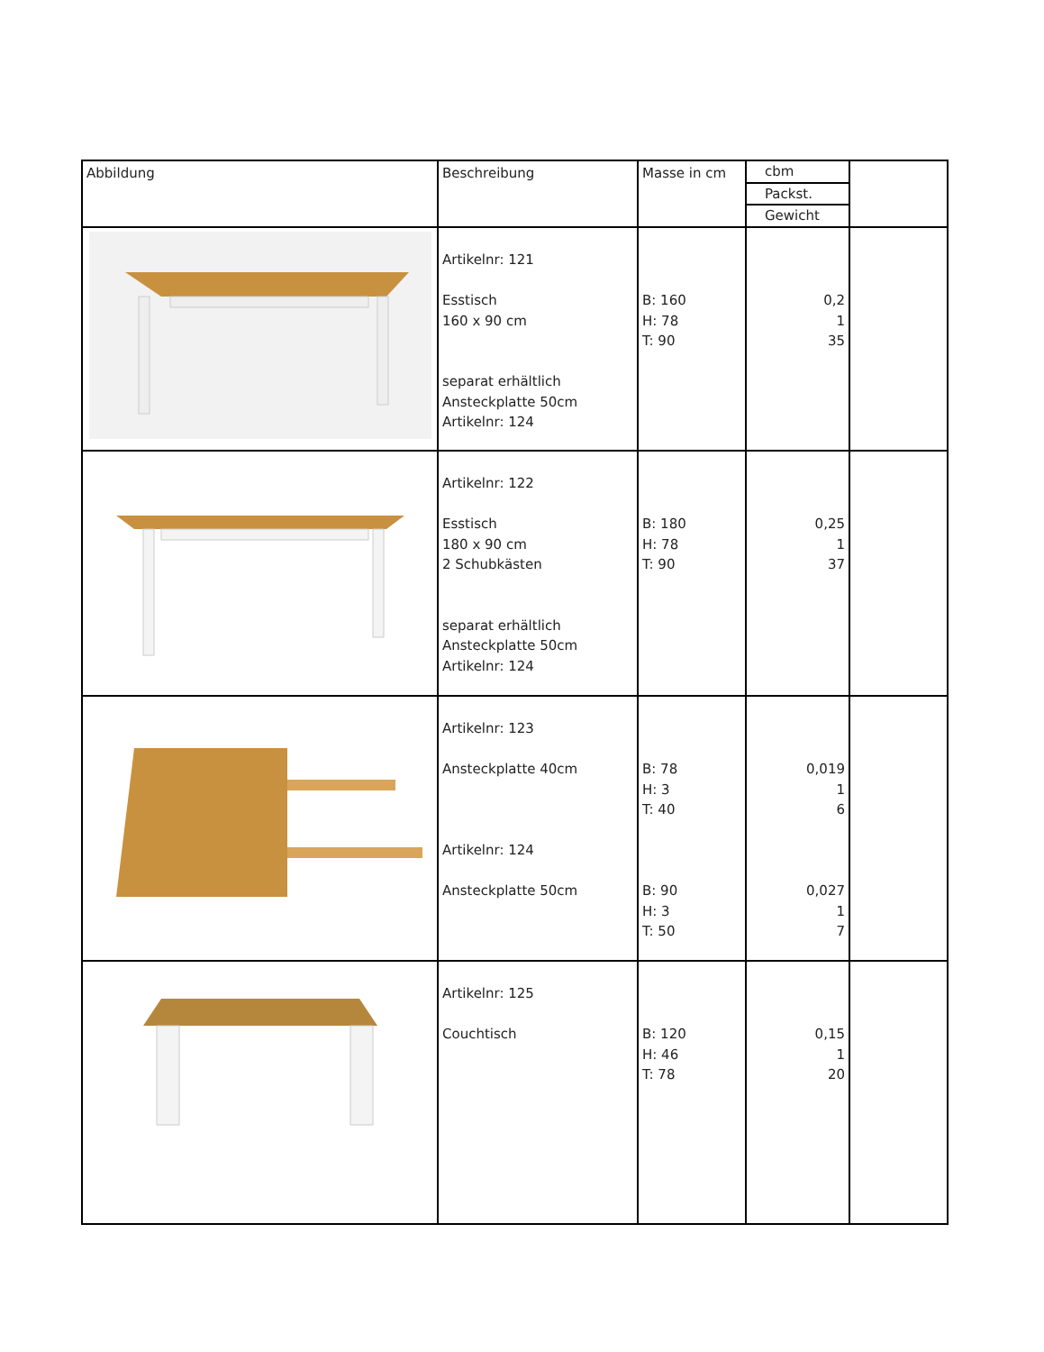| Abbildung | Beschreibung | Masse in cm | cbm Packst. Gewicht | |
| | Artikelnr: 121 Esstisch 160 x 90 cm separat erhältlich Ansteckplatte 50cm Artikelnr: 124 | B: 160 H: 78 T: 90 | 0,2 1 35 | |
| | Artikelnr: 122 Esstisch 180 x 90 cm 2 Schubkästen separat erhältlich Ansteckplatte 50cm Artikelnr: 124 | B: 180 H: 78 T: 90 | 0,25 1 37 | |
| | Artikelnr: 123 Ansteckplatte 40cm Artikelnr: 124 Ansteckplatte 50cm | B: 78 H: 3 T: 40 B: 90 H: 3 T: 50 | 0,019 1 6 0,027 1 7 | |
| | Artikelnr: 125 Couchtisch | B: 120 H: 46 T: 78 | 0,15 1 20 | |